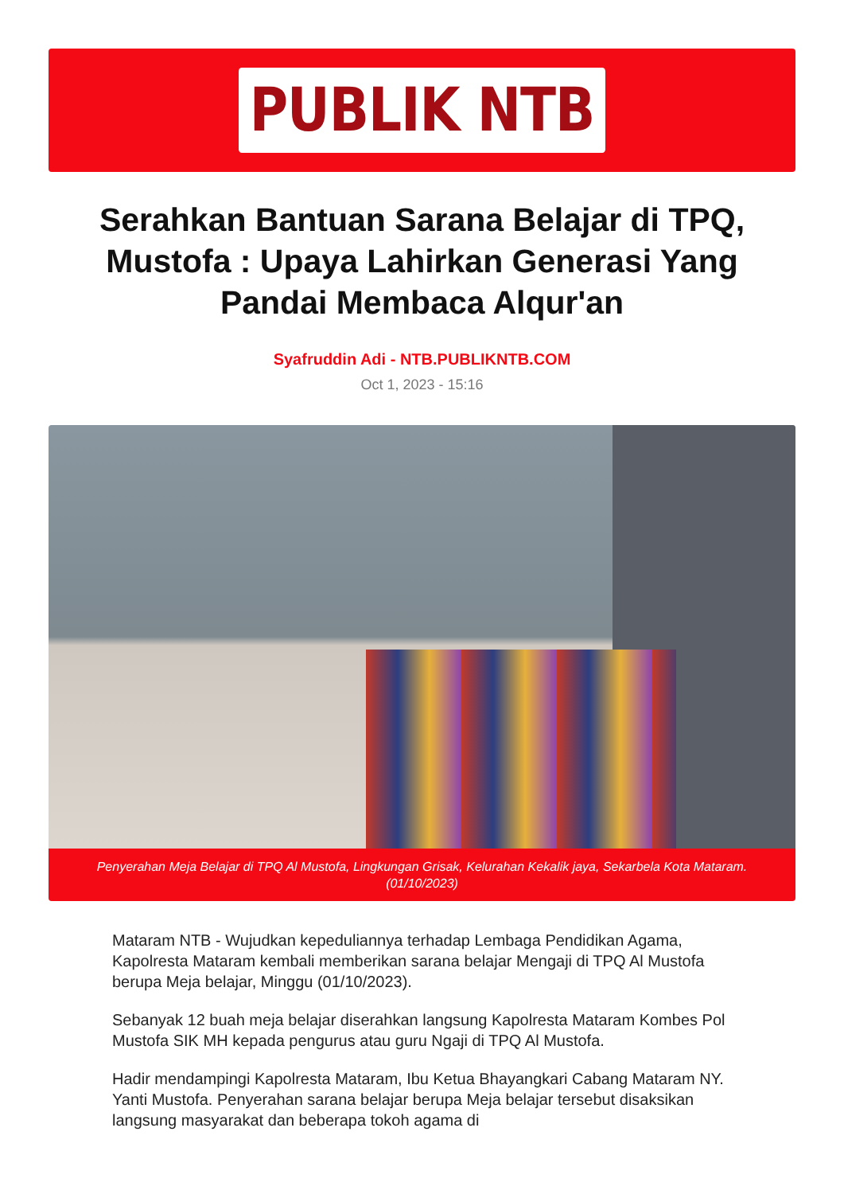PUBLIK NTB
Serahkan Bantuan Sarana Belajar di TPQ, Mustofa : Upaya Lahirkan Generasi Yang Pandai Membaca Alqur'an
Syafruddin Adi - NTB.PUBLIKNTB.COM
Oct 1, 2023 - 15:16
Penyerahan Meja Belajar di TPQ Al Mustofa, Lingkungan Grisak, Kelurahan Kekalik jaya, Sekarbela Kota Mataram.(01/10/2023)
Mataram NTB - Wujudkan kepeduliannya terhadap Lembaga Pendidikan Agama, Kapolresta Mataram kembali memberikan sarana belajar Mengaji di TPQ Al Mustofa berupa Meja belajar, Minggu (01/10/2023).
Sebanyak 12 buah meja belajar diserahkan langsung Kapolresta Mataram Kombes Pol Mustofa SIK MH kepada pengurus atau guru Ngaji di TPQ Al Mustofa.
Hadir mendampingi Kapolresta Mataram, Ibu Ketua Bhayangkari Cabang Mataram NY. Yanti Mustofa. Penyerahan sarana belajar berupa Meja belajar tersebut disaksikan langsung masyarakat dan beberapa tokoh agama di